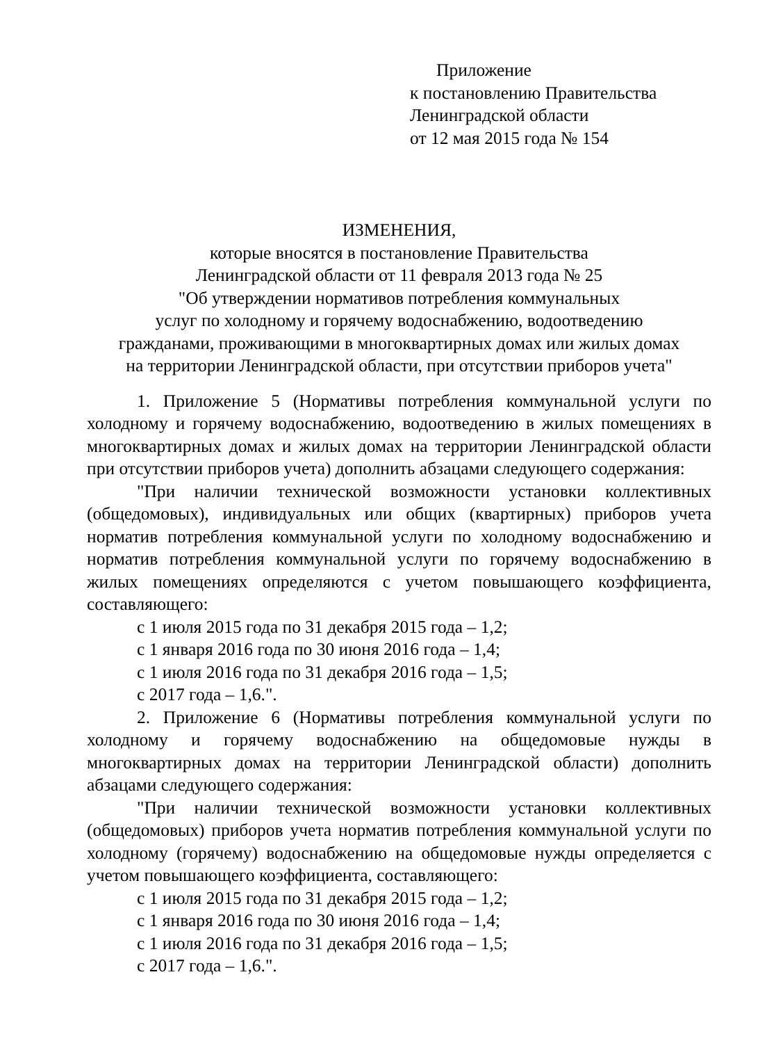Приложение
к постановлению Правительства
Ленинградской области
от 12 мая 2015 года № 154
ИЗМЕНЕНИЯ,
которые вносятся в постановление Правительства
Ленинградской области от 11 февраля 2013 года № 25
"Об утверждении нормативов потребления коммунальных
услуг по холодному и горячему водоснабжению, водоотведению
гражданами, проживающими в многоквартирных домах или жилых домах
на территории Ленинградской области, при отсутствии приборов учета"
1. Приложение 5 (Нормативы потребления коммунальной услуги по холодному и горячему водоснабжению, водоотведению в жилых помещениях в многоквартирных домах и жилых домах на территории Ленинградской области при отсутствии приборов учета) дополнить абзацами следующего содержания:
"При наличии технической возможности установки коллективных (общедомовых), индивидуальных или общих (квартирных) приборов учета норматив потребления коммунальной услуги по холодному водоснабжению и норматив потребления коммунальной услуги по горячему водоснабжению в жилых помещениях определяются с учетом повышающего коэффициента, составляющего:
с 1 июля 2015 года по 31 декабря 2015 года – 1,2;
с 1 января 2016 года по 30 июня 2016 года – 1,4;
с 1 июля 2016 года по 31 декабря 2016 года – 1,5;
с 2017 года – 1,6.".
2. Приложение 6 (Нормативы потребления коммунальной услуги по холодному и горячему водоснабжению на общедомовые нужды в многоквартирных домах на территории Ленинградской области) дополнить абзацами следующего содержания:
"При наличии технической возможности установки коллективных (общедомовых) приборов учета норматив потребления коммунальной услуги по холодному (горячему) водоснабжению на общедомовые нужды определяется с учетом повышающего коэффициента, составляющего:
с 1 июля 2015 года по 31 декабря 2015 года – 1,2;
с 1 января 2016 года по 30 июня 2016 года – 1,4;
с 1 июля 2016 года по 31 декабря 2016 года – 1,5;
с 2017 года – 1,6.".